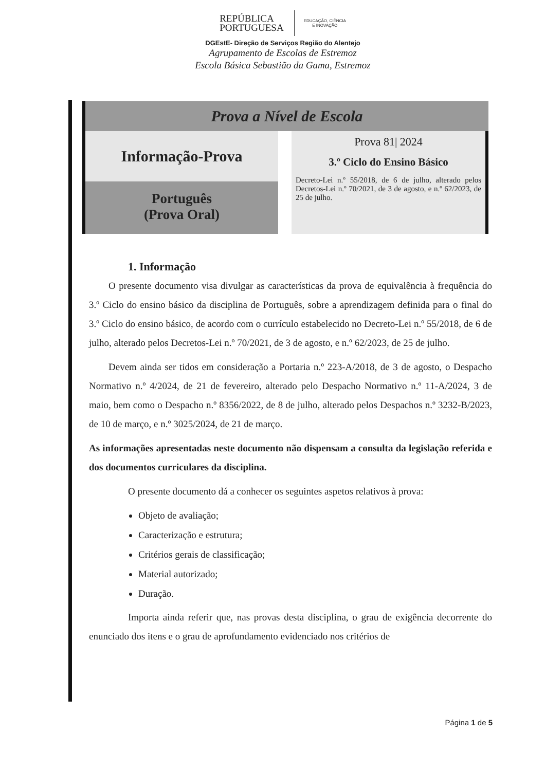REPÚBLICA
PORTUGUESA
EDUCAÇÃO, CIÊNCIA
E INOVAÇÃO
DGEstE- Direção de Serviços Região do Alentejo
Agrupamento de Escolas de Estremoz
Escola Básica Sebastião da Gama, Estremoz
Prova a Nível de Escola
Informação-Prova
Português
(Prova Oral)
Prova 81| 2024
3.º Ciclo do Ensino Básico
Decreto-Lei n.º 55/2018, de 6 de julho, alterado pelos Decretos-Lei n.º 70/2021, de 3 de agosto, e n.º 62/2023, de 25 de julho.
1. Informação
O presente documento visa divulgar as características da prova de equivalência à frequência do 3.º Ciclo do ensino básico da disciplina de Português, sobre a aprendizagem definida para o final do 3.º Ciclo do ensino básico, de acordo com o currículo estabelecido no Decreto-Lei n.º 55/2018, de 6 de julho, alterado pelos Decretos-Lei n.º 70/2021, de 3 de agosto, e n.º 62/2023, de 25 de julho.
Devem ainda ser tidos em consideração a Portaria n.º 223-A/2018, de 3 de agosto, o Despacho Normativo n.º 4/2024, de 21 de fevereiro, alterado pelo Despacho Normativo n.º 11-A/2024, 3 de maio, bem como o Despacho n.º 8356/2022, de 8 de julho, alterado pelos Despachos n.º 3232-B/2023, de 10 de março, e n.º 3025/2024, de 21 de março.
As informações apresentadas neste documento não dispensam a consulta da legislação referida e dos documentos curriculares da disciplina.
O presente documento dá a conhecer os seguintes aspetos relativos à prova:
Objeto de avaliação;
Caracterização e estrutura;
Critérios gerais de classificação;
Material autorizado;
Duração.
Importa ainda referir que, nas provas desta disciplina, o grau de exigência decorrente do enunciado dos itens e o grau de aprofundamento evidenciado nos critérios de
Página 1 de 5